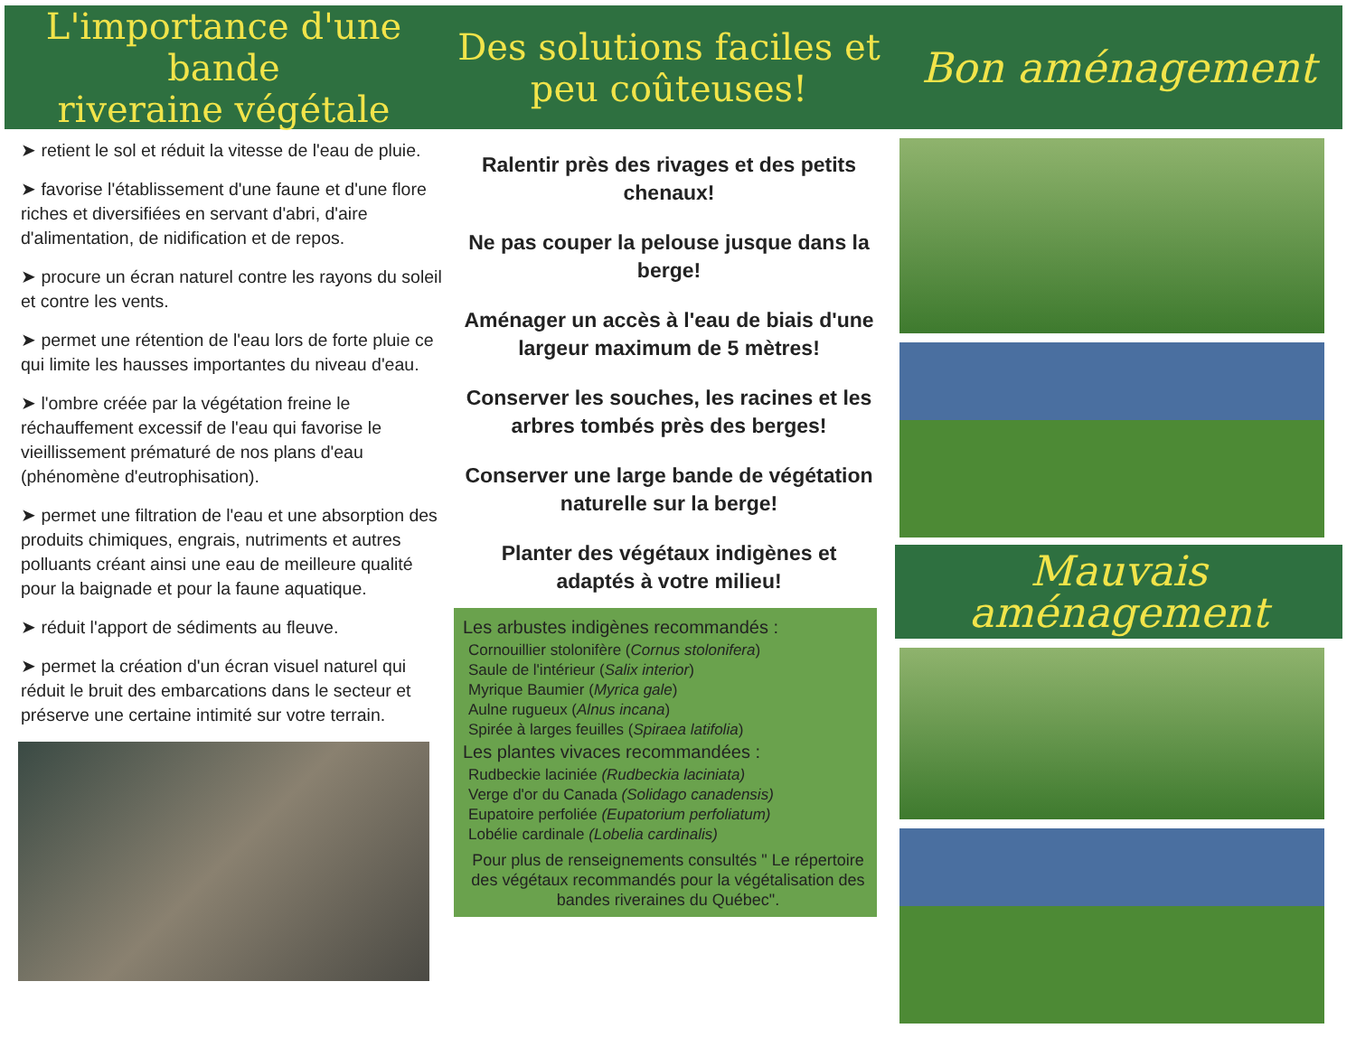L'importance d'une bande
riveraine végétale
➤ retient le sol et réduit la vitesse de l'eau de pluie.
➤ favorise l'établissement d'une faune et d'une flore riches et diversifiées en servant d'abri, d'aire d'alimentation, de nidification et de repos.
➤ procure un écran naturel contre les rayons du soleil et contre les vents.
➤ permet une rétention de l'eau lors de forte pluie ce qui limite les hausses importantes du niveau d'eau.
➤ l'ombre créée par la végétation freine le réchauffement excessif de l'eau qui favorise le vieillissement prématuré de nos plans d'eau (phénomène d'eutrophisation).
➤ permet une filtration de l'eau et une absorption des produits chimiques, engrais, nutriments et autres polluants créant ainsi une eau de meilleure qualité pour la baignade et pour la faune aquatique.
➤ réduit l'apport de sédiments au fleuve.
➤ permet la création d'un écran visuel naturel qui réduit le bruit des embarcations dans le secteur et préserve une certaine intimité sur votre terrain.
Des solutions faciles et
peu coûteuses!
Ralentir près des rivages et des petits chenaux!
Ne pas couper la pelouse jusque dans la berge!
Aménager un accès à l'eau de biais d'une largeur maximum de 5 mètres!
Conserver les souches, les racines et les arbres tombés près des berges!
Conserver une large bande de végétation naturelle sur la berge!
Planter des végétaux indigènes et adaptés à votre milieu!
Les arbustes indigènes recommandés :
Cornouillier stolonifère (Cornus stolonifera)
Saule de l'intérieur (Salix interior)
Myrique Baumier (Myrica gale)
Aulne rugueux (Alnus incana)
Spirée à larges feuilles (Spiraea latifolia)
Les plantes vivaces recommandées :
Rudbeckie laciniée (Rudbeckia laciniata)
Verge d'or du Canada (Solidago canadensis)
Eupatoire perfoliée (Eupatorium perfoliatum)
Lobélie cardinale (Lobelia cardinalis)
Pour plus de renseignements consultés " Le répertoire des végétaux recommandés pour la végétalisation des bandes riveraines du Québec".
Bon aménagement
Mauvais aménagement